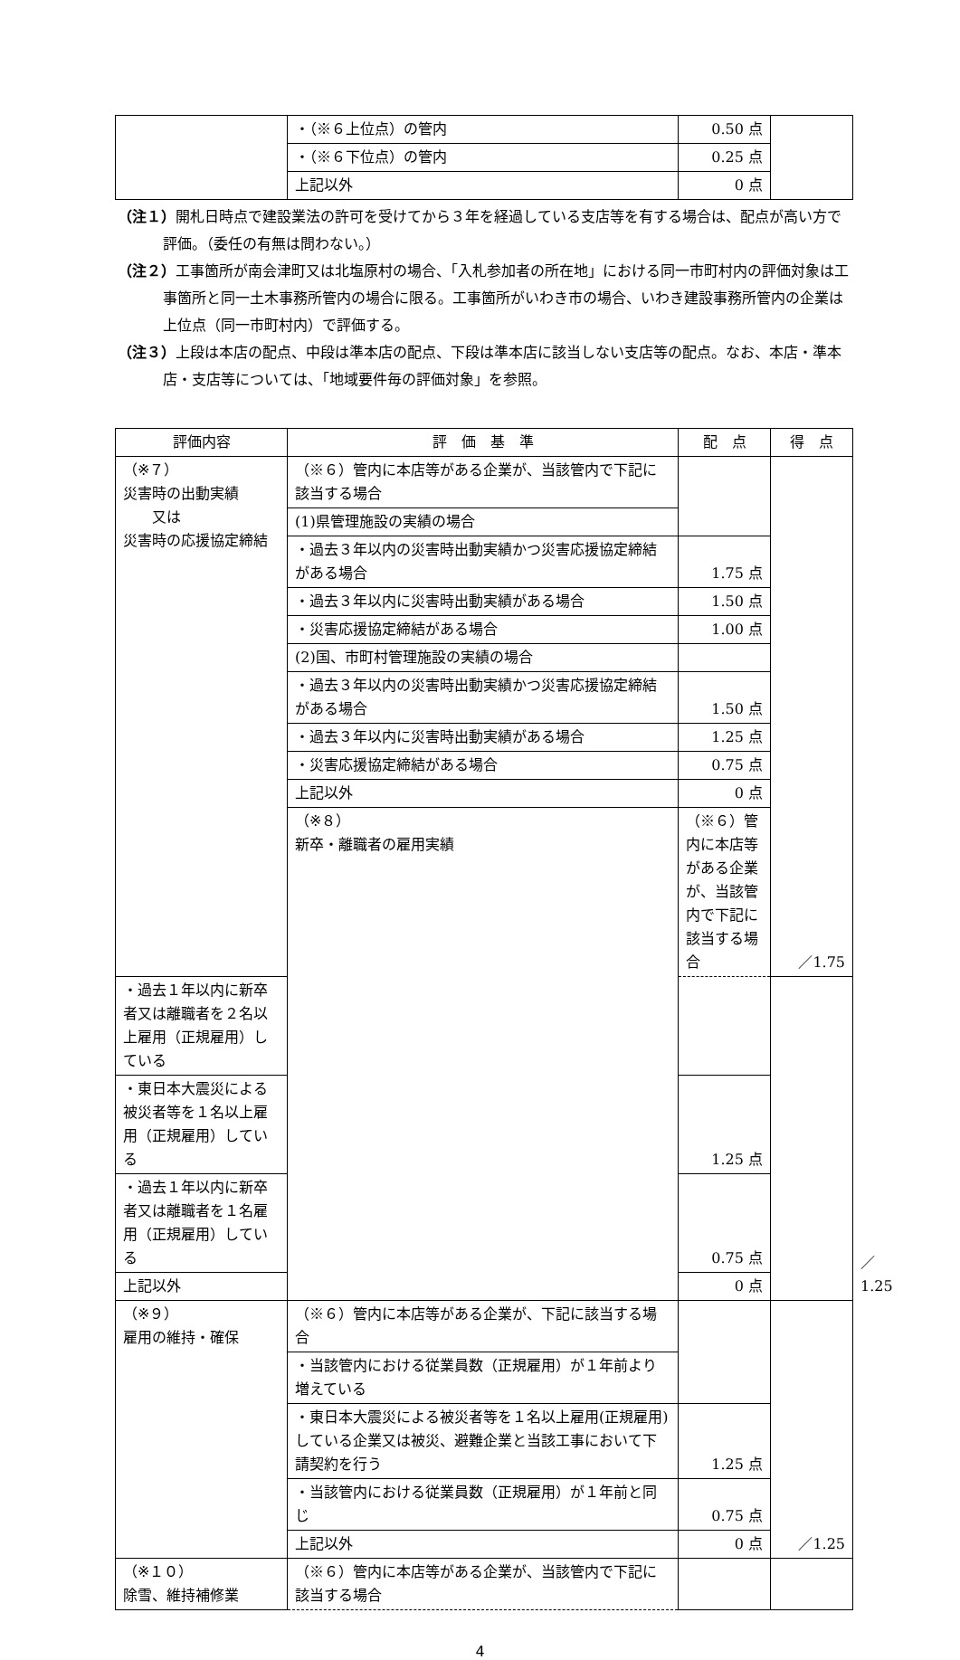| | ・（※６上位点）の管内 | 0.50 点 | |
| | ・（※６下位点）の管内 | 0.25 点 | |
| | 上記以外 | 0 点 | |
（注１）開札日時点で建設業法の許可を受けてから３年を経過している支店等を有する場合は、配点が高い方で評価。（委任の有無は問わない。）
（注２）工事箇所が南会津町又は北塩原村の場合、「入札参加者の所在地」における同一市町村内の評価対象は工事箇所と同一土木事務所管内の場合に限る。工事箇所がいわき市の場合、いわき建設事務所管内の企業は上位点（同一市町村内）で評価する。
（注３）上段は本店の配点、中段は準本店の配点、下段は準本店に該当しない支店等の配点。なお、本店・準本店・支店等については、「地域要件毎の評価対象」を参照。
| 評価内容 | 評 価 基 準 | 配 点 | 得 点 | | |
| --- | --- | --- | --- | --- | --- |
| （※７） 災害時の出動実績 又は 災害時の応援協定締結 | （※６）管内に本店等がある企業が、当該管内で下記に該当する場合 | | ／1.75 | | |
| | (1)県管理施設の実績の場合 | | | | |
| | ・過去３年以内の災害時出動実績かつ災害応援協定締結がある場合 | 1.75 点 | | | |
| | ・過去３年以内に災害時出動実績がある場合 | 1.50 点 | | | |
| | ・災害応援協定締結がある場合 | 1.00 点 | | | |
| | (2)国、市町村管理施設の実績の場合 | | | | |
| | ・過去３年以内の災害時出動実績かつ災害応援協定締結がある場合 | 1.50 点 | | | |
| | ・過去３年以内に災害時出動実績がある場合 | 1.25 点 | | | |
| | ・災害応援協定締結がある場合 | 0.75 点 | | | |
| | 上記以外 | 0 点 | | | |
| | （※８） 新卒・離職者の雇用実績 | （※６）管内に本店等がある企業が、当該管内で下記に該当する場合 | | | ／1.25 |
| ・過去１年以内に新卒者又は離職者を２名以上雇用（正規雇用）している | | | | | |
| ・東日本大震災による被災者等を１名以上雇用（正規雇用）している | | 1.25 点 | | | |
| ・過去１年以内に新卒者又は離職者を１名雇用（正規雇用）している | | 0.75 点 | | | |
| 上記以外 | | 0 点 | | | |
| （※９） 雇用の維持・確保 | （※６）管内に本店等がある企業が、下記に該当する場合 | | ／1.25 | | |
| | ・当該管内における従業員数（正規雇用）が１年前より増えている | | | | |
| | ・東日本大震災による被災者等を１名以上雇用(正規雇用)している企業又は被災、避難企業と当該工事において下請契約を行う | 1.25 点 | | | |
| | ・当該管内における従業員数（正規雇用）が１年前と同じ | 0.75 点 | | | |
| | 上記以外 | 0 点 | | | |
| （※１０） 除雪、維持補修業 | （※６）管内に本店等がある企業が、当該管内で下記に該当する場合 | | | | |
4